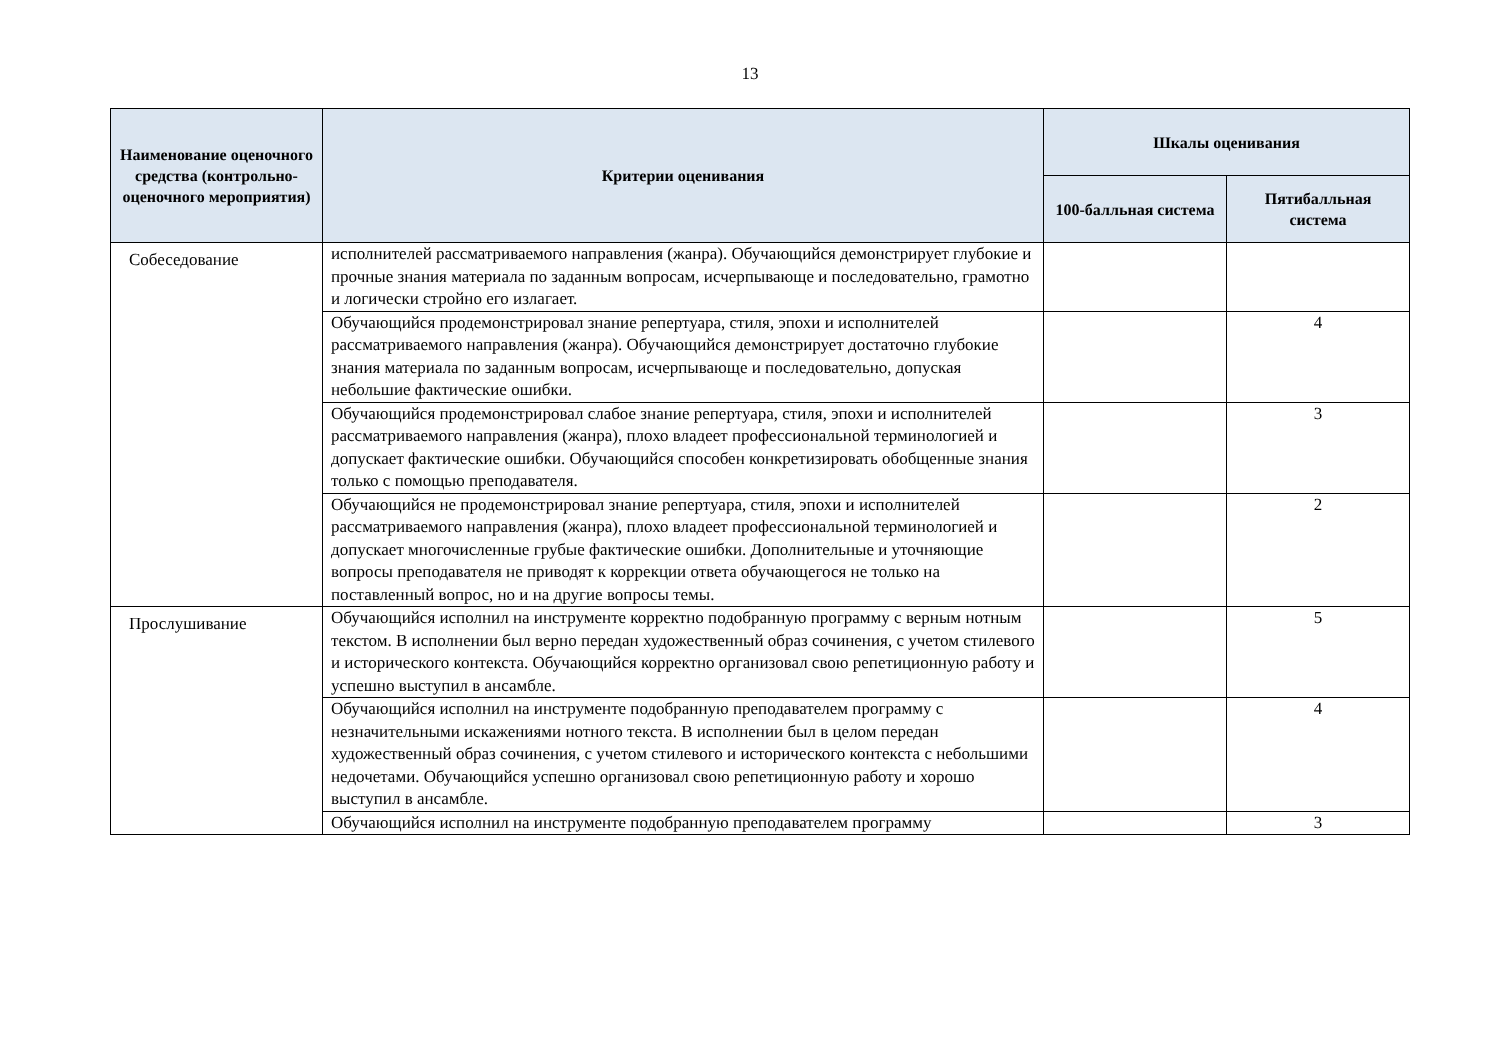13
| Наименование оценочного средства (контрольно-оценочного мероприятия) | Критерии оценивания | Шкалы оценивания | |
| --- | --- | --- | --- |
| | | 100-балльная система | Пятибалльная система |
| Собеседование | исполнителей рассматриваемого направления (жанра). Обучающийся демонстрирует глубокие и прочные знания материала по заданным вопросам, исчерпывающе и последовательно, грамотно и логически стройно его излагает. | | |
| | Обучающийся продемонстрировал знание репертуара, стиля, эпохи и исполнителей рассматриваемого направления (жанра). Обучающийся демонстрирует достаточно глубокие знания материала по заданным вопросам, исчерпывающе и последовательно, допуская небольшие фактические ошибки. | | 4 |
| | Обучающийся продемонстрировал слабое знание репертуара, стиля, эпохи и исполнителей рассматриваемого направления (жанра), плохо владеет профессиональной терминологией и допускает фактические ошибки. Обучающийся способен конкретизировать обобщенные знания только с помощью преподавателя. | | 3 |
| | Обучающийся не продемонстрировал знание репертуара, стиля, эпохи и исполнителей рассматриваемого направления (жанра), плохо владеет профессиональной терминологией и допускает многочисленные грубые фактические ошибки. Дополнительные и уточняющие вопросы преподавателя не приводят к коррекции ответа обучающегося не только на поставленный вопрос, но и на другие вопросы темы. | | 2 |
| Прослушивание | Обучающийся исполнил на инструменте корректно подобранную программу с верным нотным текстом. В исполнении был верно передан художественный образ сочинения, с учетом стилевого и исторического контекста. Обучающийся корректно организовал свою репетиционную работу и успешно выступил в ансамбле. | | 5 |
| | Обучающийся исполнил на инструменте подобранную преподавателем программу с незначительными искажениями нотного текста. В исполнении был в целом передан художественный образ сочинения, с учетом стилевого и исторического контекста с небольшими недочетами. Обучающийся успешно организовал свою репетиционную работу и хорошо выступил в ансамбле. | | 4 |
| | Обучающийся исполнил на инструменте подобранную преподавателем программу | | 3 |